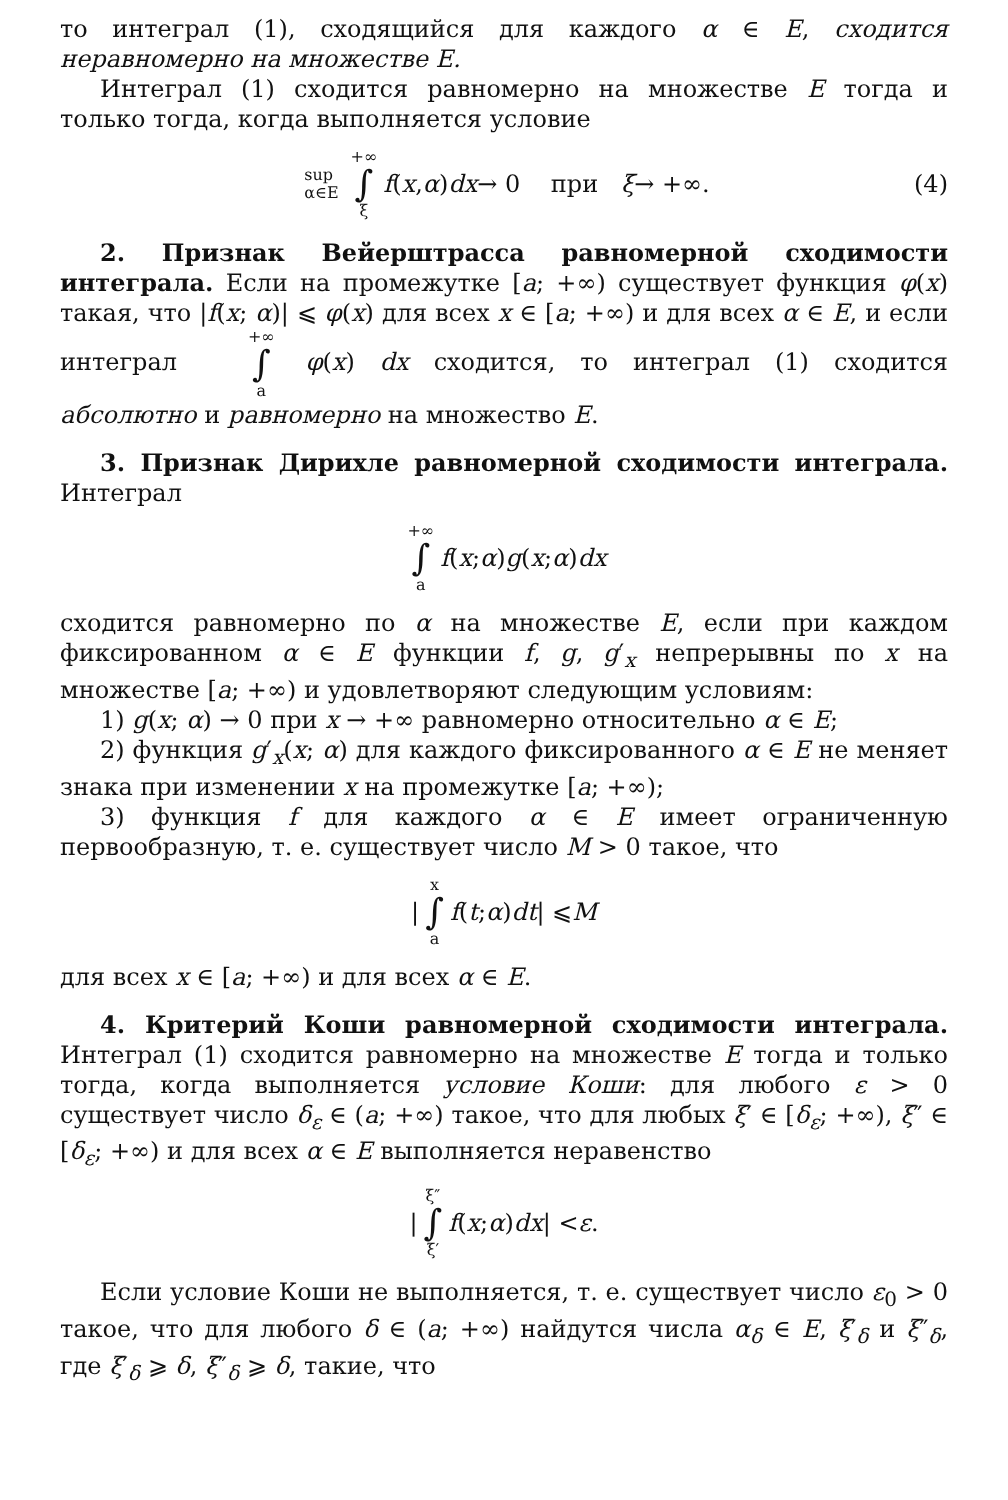то интеграл (1), сходящийся для каждого α ∈ E, сходится неравномерно на множестве E.
Интеграл (1) сходится равномерно на множестве E тогда и только тогда, когда выполняется условие
sup
α∈E +∞ ∫ ξ f (x, α) dx → 0 при ξ → +∞. (4)
2. Признак Вейерштрасса равномерной сходимости интеграла. Если на промежутке [a; +∞) существует функция φ(x) такая, что |f(x; α)| ⩽ φ(x) для всех x ∈ [a; +∞) и для всех α ∈ E, и если интеграл +∞ ∫ a φ(x) dx сходится, то интеграл (1) сходится абсолютно и равномерно на множество E.
3. Признак Дирихле равномерной сходимости интеграла. Интеграл
+∞ ∫ a f (x; α) g (x; α) dx
сходится равномерно по α на множестве E, если при каждом фиксированном α ∈ E функции f, g, g′<sub>x</sub> непрерывны по x на множестве [a; +∞) и удовлетворяют следующим условиям:
1) g(x; α) → 0 при x → +∞ равномерно относительно α ∈ E;
2) функция g′<sub>x</sub>(x; α) для каждого фиксированного α ∈ E не меняет знака при изменении x на промежутке [a; +∞);
3) функция f для каждого α ∈ E имеет ограниченную первообразную, т. е. существует число M > 0 такое, что
| x ∫ a f (t; α) dt | ⩽ M
для всех x ∈ [a; +∞) и для всех α ∈ E.
4. Критерий Коши равномерной сходимости интеграла. Интеграл (1) сходится равномерно на множестве E тогда и только тогда, когда выполняется условие Коши: для любого ε > 0 существует число δ<sub>ε</sub> ∈ (a; +∞) такое, что для любых ξ′ ∈ [δ<sub>ε</sub>; +∞), ξ″ ∈ [δ<sub>ε</sub>; +∞) и для всех α ∈ E выполняется неравенство
| ξ″ ∫ ξ′ f (x; α) dx | < ε.
Если условие Коши не выполняется, т. е. существует число ε<sub>0</sub> > 0 такое, что для любого δ ∈ (a; +∞) найдутся числа α<sub>δ</sub> ∈ E, ξ′<sub>δ</sub> и ξ″<sub>δ</sub>, где ξ′<sub>δ</sub> ⩾ δ, ξ″<sub>δ</sub> ⩾ δ, такие, что